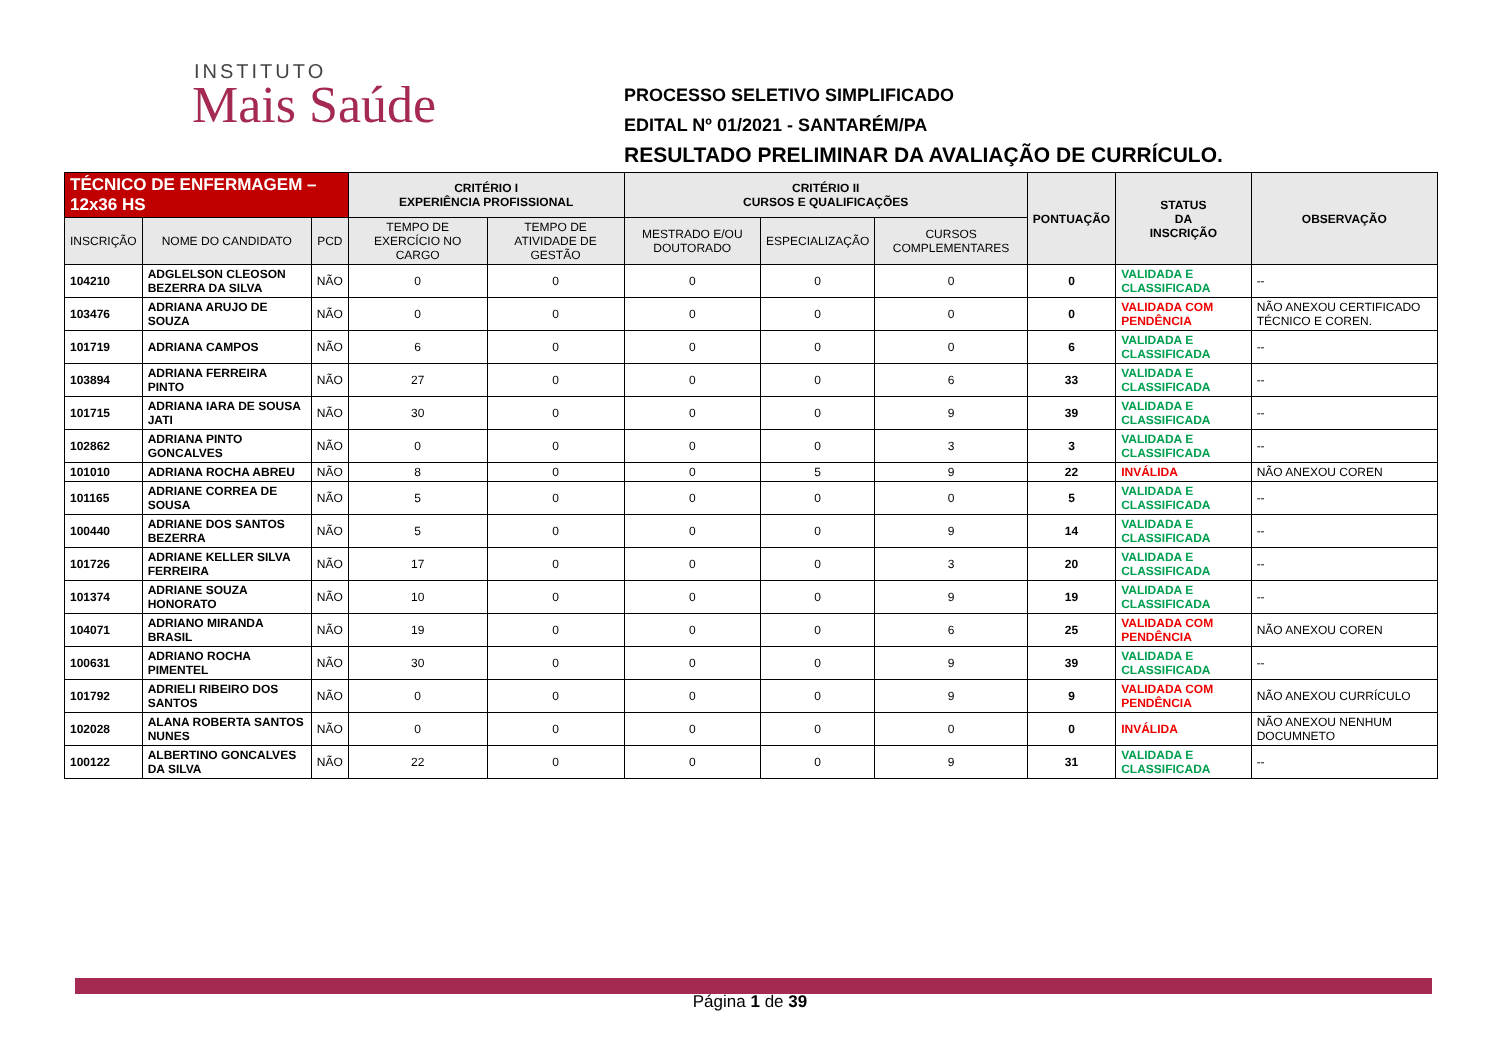INSTITUTO
Mais Saúde
PROCESSO SELETIVO SIMPLIFICADO
EDITAL Nº 01/2021 - SANTARÉM/PA
RESULTADO PRELIMINAR DA AVALIAÇÃO DE CURRÍCULO.
| TÉCNICO DE ENFERMAGEM – 12x36 HS | | | CRITÉRIO I EXPERIÊNCIA PROFISSIONAL | | CRITÉRIO II CURSOS E QUALIFICAÇÕES | | | PONTUAÇÃO | STATUS DA INSCRIÇÃO | OBSERVAÇÃO |
| --- | --- | --- | --- | --- | --- | --- | --- | --- | --- | --- |
| INSCRIÇÃO | NOME DO CANDIDATO | PCD | TEMPO DE EXERCÍCIO NO CARGO | TEMPO DE ATIVIDADE DE GESTÃO | MESTRADO E/OU DOUTORADO | ESPECIALIZAÇÃO | CURSOS COMPLEMENTARES | | | |
| 104210 | ADGLELSON CLEOSON BEZERRA DA SILVA | NÃO | 0 | 0 | 0 | 0 | 0 | 0 | VALIDADA E CLASSIFICADA | -- |
| 103476 | ADRIANA ARUJO DE SOUZA | NÃO | 0 | 0 | 0 | 0 | 0 | 0 | VALIDADA COM PENDÊNCIA | NÃO ANEXOU CERTIFICADO TÉCNICO E COREN. |
| 101719 | ADRIANA CAMPOS | NÃO | 6 | 0 | 0 | 0 | 0 | 6 | VALIDADA E CLASSIFICADA | -- |
| 103894 | ADRIANA FERREIRA PINTO | NÃO | 27 | 0 | 0 | 0 | 6 | 33 | VALIDADA E CLASSIFICADA | -- |
| 101715 | ADRIANA IARA DE SOUSA JATI | NÃO | 30 | 0 | 0 | 0 | 9 | 39 | VALIDADA E CLASSIFICADA | -- |
| 102862 | ADRIANA PINTO GONCALVES | NÃO | 0 | 0 | 0 | 0 | 3 | 3 | VALIDADA E CLASSIFICADA | -- |
| 101010 | ADRIANA ROCHA ABREU | NÃO | 8 | 0 | 0 | 5 | 9 | 22 | INVÁLIDA | NÃO ANEXOU COREN |
| 101165 | ADRIANE CORREA DE SOUSA | NÃO | 5 | 0 | 0 | 0 | 0 | 5 | VALIDADA E CLASSIFICADA | -- |
| 100440 | ADRIANE DOS SANTOS BEZERRA | NÃO | 5 | 0 | 0 | 0 | 9 | 14 | VALIDADA E CLASSIFICADA | -- |
| 101726 | ADRIANE KELLER SILVA FERREIRA | NÃO | 17 | 0 | 0 | 0 | 3 | 20 | VALIDADA E CLASSIFICADA | -- |
| 101374 | ADRIANE SOUZA HONORATO | NÃO | 10 | 0 | 0 | 0 | 9 | 19 | VALIDADA E CLASSIFICADA | -- |
| 104071 | ADRIANO MIRANDA BRASIL | NÃO | 19 | 0 | 0 | 0 | 6 | 25 | VALIDADA COM PENDÊNCIA | NÃO ANEXOU COREN |
| 100631 | ADRIANO ROCHA PIMENTEL | NÃO | 30 | 0 | 0 | 0 | 9 | 39 | VALIDADA E CLASSIFICADA | -- |
| 101792 | ADRIELI RIBEIRO DOS SANTOS | NÃO | 0 | 0 | 0 | 0 | 9 | 9 | VALIDADA COM PENDÊNCIA | NÃO ANEXOU CURRÍCULO |
| 102028 | ALANA ROBERTA SANTOS NUNES | NÃO | 0 | 0 | 0 | 0 | 0 | 0 | INVÁLIDA | NÃO ANEXOU NENHUM DOCUMNETO |
| 100122 | ALBERTINO GONCALVES DA SILVA | NÃO | 22 | 0 | 0 | 0 | 9 | 31 | VALIDADA E CLASSIFICADA | -- |
Página 1 de 39